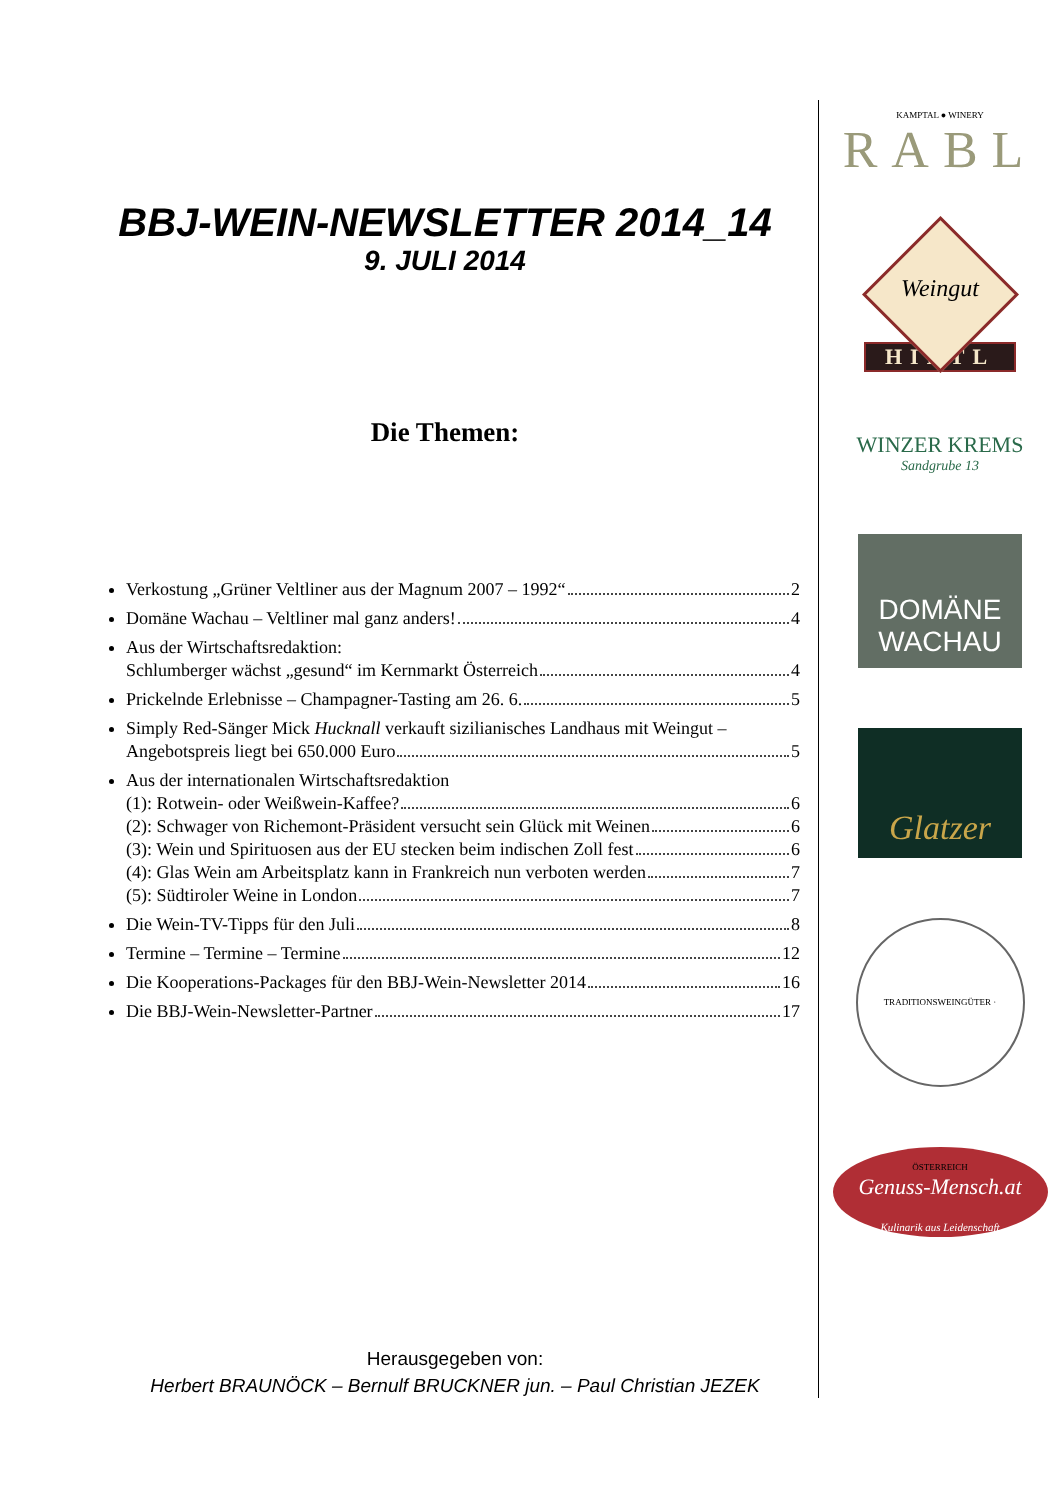BBJ-WEIN-NEWSLETTER 2014_14
9. JULI 2014
Die Themen:
Verkostung „Grüner Veltliner aus der Magnum 2007 – 1992“ 2
Domäne Wachau – Veltliner mal ganz anders! 4
Aus der Wirtschaftsredaktion:
Schlumberger wächst „gesund“ im Kernmarkt Österreich 4
Prickelnde Erlebnisse – Champagner-Tasting am 26. 6. 5
Simply Red-Sänger Mick Hucknall verkauft sizilianisches Landhaus mit Weingut –
Angebotspreis liegt bei 650.000 Euro 5
Aus der internationalen Wirtschaftsredaktion
(1): Rotwein- oder Weißwein-Kaffee? 6
(2): Schwager von Richemont-Präsident versucht sein Glück mit Weinen 6
(3): Wein und Spirituosen aus der EU stecken beim indischen Zoll fest 6
(4): Glas Wein am Arbeitsplatz kann in Frankreich nun verboten werden 7
(5): Südtiroler Weine in London 7
Die Wein-TV-Tipps für den Juli 8
Termine – Termine – Termine 12
Die Kooperations-Packages für den BBJ-Wein-Newsletter 2014 16
Die BBJ-Wein-Newsletter-Partner 17
KAMPTAL ● WINERY
RABL
Weingut
HIRTL
WINZER KREMS
Sandgrube 13
DOMÄNE WACHAU
Glatzer
TRADITIONSWEINGÜTER · ÖSTERREICH
Genuss-Mensch.at
Kulinarik aus Leidenschaft
Herausgegeben von:
Herbert BRAUNÖCK – Bernulf BRUCKNER jun. – Paul Christian JEZEK